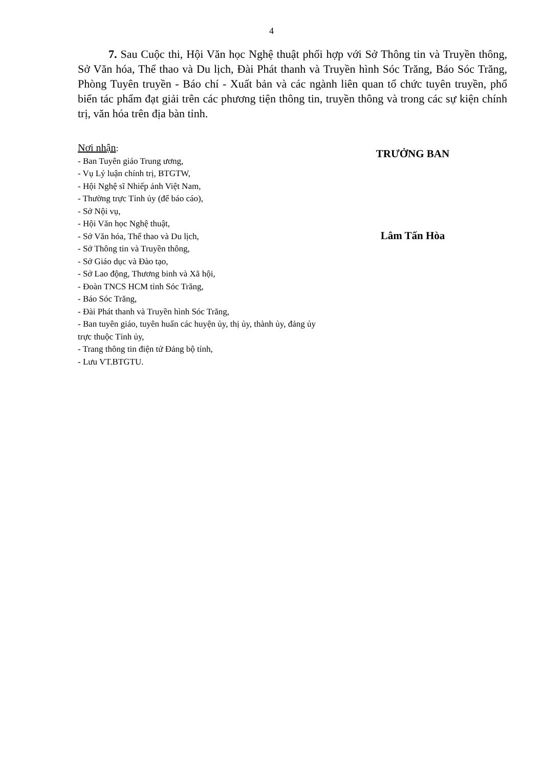4
7. Sau Cuộc thi, Hội Văn học Nghệ thuật phối hợp với Sở Thông tin và Truyền thông, Sở Văn hóa, Thể thao và Du lịch, Đài Phát thanh và Truyền hình Sóc Trăng, Báo Sóc Trăng, Phòng Tuyên truyền - Báo chí - Xuất bản và các ngành liên quan tổ chức tuyên truyền, phổ biến tác phẩm đạt giải trên các phương tiện thông tin, truyền thông và trong các sự kiện chính trị, văn hóa trên địa bàn tỉnh.
Nơi nhận:
- Ban Tuyên giáo Trung ương,
- Vụ Lý luận chính trị, BTGTW,
- Hội Nghệ sĩ Nhiếp ảnh Việt Nam,
- Thường trực Tỉnh ủy (để báo cáo),
- Sở Nội vụ,
- Hội Văn học Nghệ thuật,
- Sở Văn hóa, Thể thao và Du lịch,
- Sở Thông tin và Truyền thông,
- Sở Giáo dục và Đào tạo,
- Sở Lao động, Thương binh và Xã hội,
- Đoàn TNCS HCM tỉnh Sóc Trăng,
- Báo Sóc Trăng,
- Đài Phát thanh và Truyền hình Sóc Trăng,
- Ban tuyên giáo, tuyên huấn các huyện ủy, thị ủy, thành ủy, đảng ủy trực thuộc Tỉnh ủy,
- Trang thông tin điện tử Đảng bộ tỉnh,
- Lưu VT.BTGTU.
TRƯỞNG BAN
Lâm Tấn Hòa